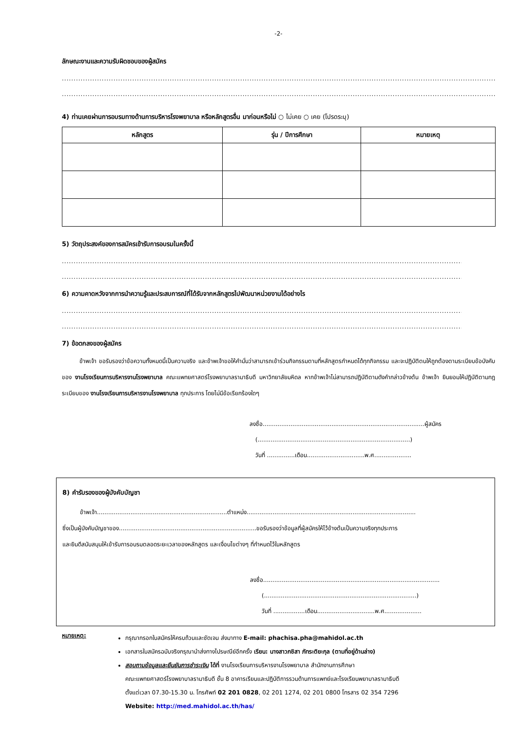-2-
ลักษณะงานและความรับผิดชอบของผู้สมัคร
..........................................................................................................................................................................................................................
..........................................................................................................................................................................................................................
4) ท่านเคยผ่านการอบรมทางด้านการบริหารโรงพยาบาล หรือหลักสูตรอื่น มาก่อนหรือไม่ ○ ไม่เคย ○ เคย (โปรดระบุ)
| หลักสูตร | รุ่น / ปีการศึกษา | หมายเหตุ |
| --- | --- | --- |
5) วัตถุประสงค์ของการสมัครเข้ารับการอบรมในครั้งนี้
..........................................................................................................................................................................................................................
..........................................................................................................................................................................................................................
6) ความคาดหวังจากการนำความรู้และประสบการณ์ที่ได้รับจากหลักสูตรไปพัฒนาหน่วยงานได้อย่างไร
..........................................................................................................................................................................................................................
..........................................................................................................................................................................................................................
7) ข้อตกลงของผู้สมัคร
   ข้าพเจ้า ขอรับรองว่าข้อความทั้งหมดนี้เป็นความจริง และข้าพเจ้าขอให้คำมั่นว่าสามารถเข้าร่วมกิจกรรมตามที่หลักสูตรกำหนดได้ทุกกิจกรรม และจะปฏิบัติตนให้ถูกต้องตามระเบียบข้อบังคับของ งานโรงเรียนการบริหารงานโรงพยาบาล คณะแพทยศาสตร์โรงพยาบาลรามาธิบดี มหาวิทยาลัยมหิดล หากข้าพเจ้าไม่สามารถปฏิบัติตามดังคำกล่าวข้างต้น ข้าพเจ้า ยินยอมให้ปฏิบัติตามกฎระเบียบของ งานโรงเรียนการบริหารงานโรงพยาบาล ทุกประการ โดยไม่มีข้อเรียกร้องใดๆ
ลงชื่อ.......................................................................................ผู้สมัคร
 (..................................................................................)
 วันที่ ...............เดือน...............................พ.ศ....................
8) คำรับรองของผู้บังคับบัญชา
   ข้าพเจ้า......................................................................ตำแหน่ง...........................................................................................
ซึ่งเป็นผู้บังคับบัญชาของ..........................................................................ขอรับรองว่าข้อมูลที่ผู้สมัครให้ไว้ข้างต้นเป็นความจริงทุกประการ
และยินดีสนับสนุนให้เข้ารับการอบรมตลอดระยะเวลาของหลักสูตร และเงื่อนไขต่างๆ ที่กำหนดไว้ในหลักสูตร
ลงชื่อ...............................................................................................
  (..................................................................................)
  วันที่ .................เดือน...............................พ.ศ....................
หมายเหตุ:
กรุณากรอกใบสมัครให้ครบถ้วนและชัดเจน ส่งมาทาง E-mail: phachisa.pha@mahidol.ac.th
เอกสารใบสมัครฉบับจริงกรุณานำส่งทางไปรษณีย์อีกครั้ง เรียน: นางสาวภชิสา ภัทระติยะกุล (ตามที่อยู่ด้านล่าง)
สอบถามข้อมูลและยืนยันการชำระเงิน ได้ที่ งานโรงเรียนการบริหารงานโรงพยาบาล สำนักงานการศึกษา
คณะแพทยศาสตร์โรงพยาบาลรามาธิบดี ชั้น 8 อาคารเรียนและปฏิบัติการรวมด้านการแพทย์และโรงเรียนพยาบาลรามาธิบดี
ตั้งแต่เวลา 07.30-15.30 น. โทรศัพท์ 02 201 0828, 02 201 1274, 02 201 0800 โทรสาร 02 354 7296
Website: http://med.mahidol.ac.th/has/